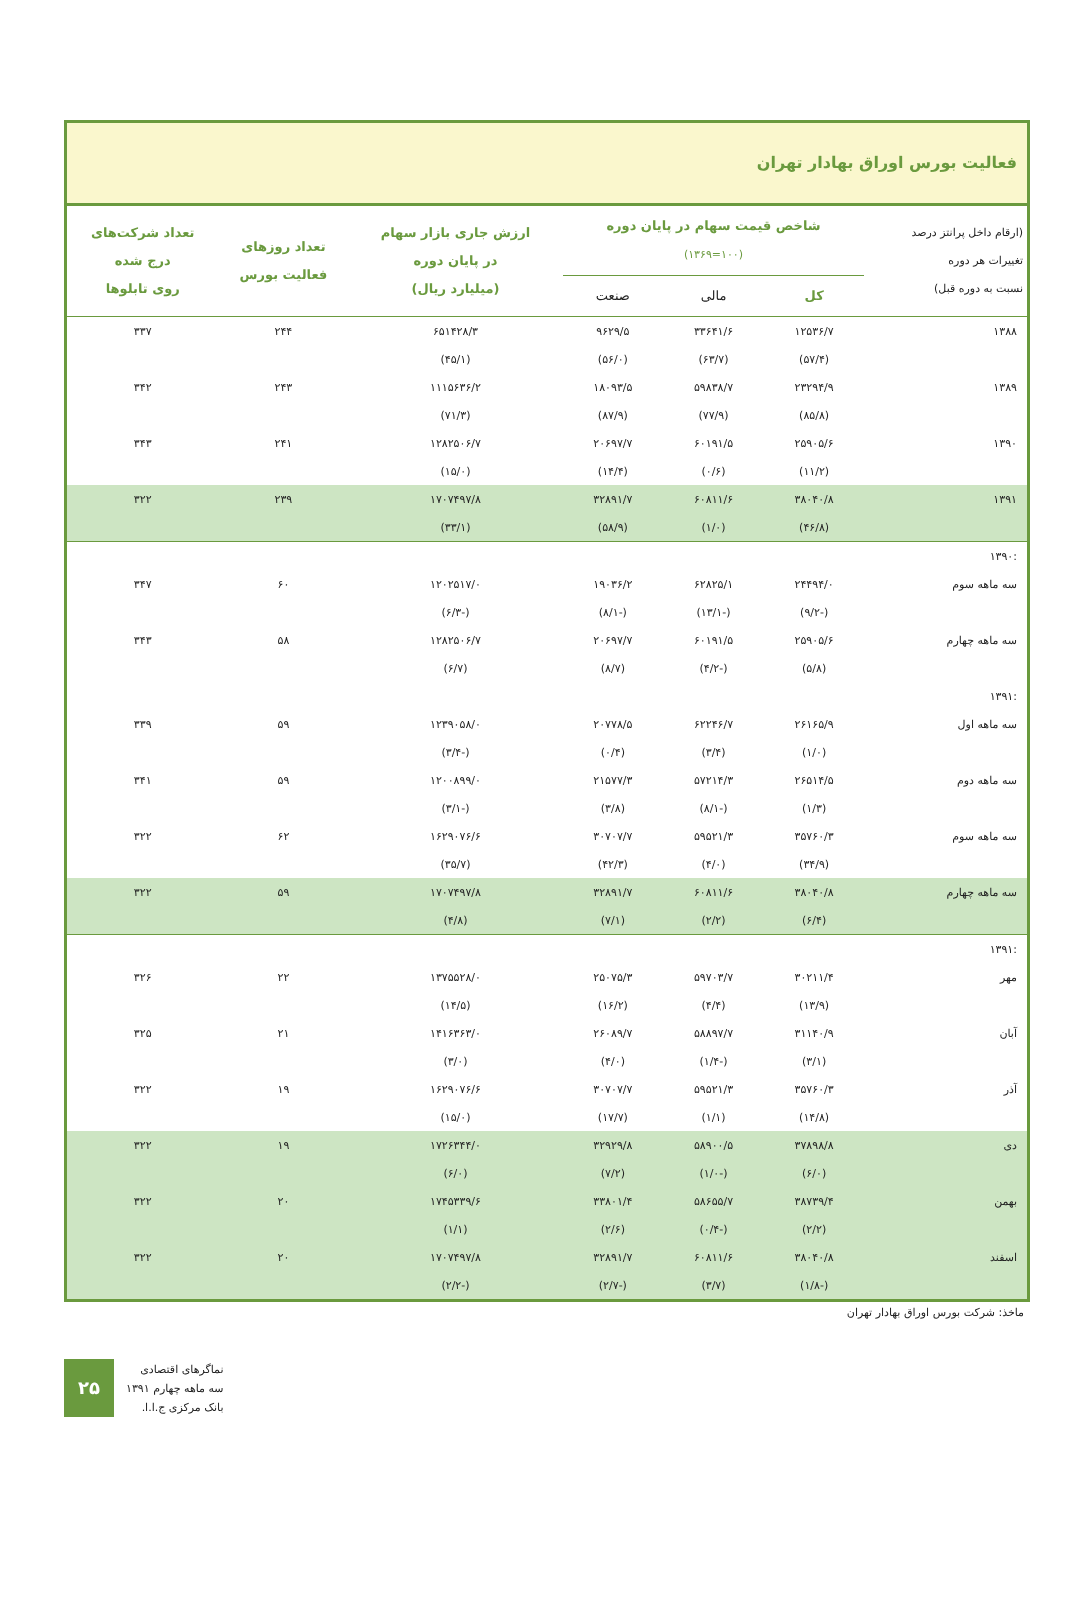فعالیت بورس اوراق بهادار تهران
| (ارقام داخل پرانتز درصد تغییرات هر دوره نسبت به دوره قبل) | شاخص قیمت سهام در پایان دوره (۱۰۰=۱۳۶۹) | | | ارزش جاری بازار سهام در پایان دوره (میلیارد ریال) | تعداد روزهای فعالیت بورس | تعداد شرکت‌های درج شده روی تابلوها |
| --- | --- | --- | --- | --- | --- | --- |
| | کل | مالی | صنعت | | | |
| ۱۳۸۸ | ۱۲۵۳۶/۷ | ۳۳۶۴۱/۶ | ۹۶۲۹/۵ | ۶۵۱۴۲۸/۳ | ۲۴۴ | ۳۳۷ |
| | (۵۷/۴) | (۶۳/۷) | (۵۶/۰) | (۴۵/۱) | | |
| ۱۳۸۹ | ۲۳۲۹۴/۹ | ۵۹۸۳۸/۷ | ۱۸۰۹۳/۵ | ۱۱۱۵۶۳۶/۲ | ۲۴۳ | ۳۴۲ |
| | (۸۵/۸) | (۷۷/۹) | (۸۷/۹) | (۷۱/۳) | | |
| ۱۳۹۰ | ۲۵۹۰۵/۶ | ۶۰۱۹۱/۵ | ۲۰۶۹۷/۷ | ۱۲۸۲۵۰۶/۷ | ۲۴۱ | ۳۴۳ |
| | (۱۱/۲) | (۰/۶) | (۱۴/۴) | (۱۵/۰) | | |
| ۱۳۹۱ | ۳۸۰۴۰/۸ | ۶۰۸۱۱/۶ | ۳۲۸۹۱/۷ | ۱۷۰۷۴۹۷/۸ | ۲۳۹ | ۳۲۲ |
| | (۴۶/۸) | (۱/۰) | (۵۸/۹) | (۳۳/۱) | | |
| :۱۳۹۰ | | | | | | |
| سه ماهه سوم | ۲۴۴۹۴/۰ | ۶۲۸۲۵/۱ | ۱۹۰۳۶/۲ | ۱۲۰۲۵۱۷/۰ | ۶۰ | ۳۴۷ |
| | (-۹/۲) | (-۱۳/۱) | (-۸/۱) | (-۶/۳) | | |
| سه ماهه چهارم | ۲۵۹۰۵/۶ | ۶۰۱۹۱/۵ | ۲۰۶۹۷/۷ | ۱۲۸۲۵۰۶/۷ | ۵۸ | ۳۴۳ |
| | (۵/۸) | (-۴/۲) | (۸/۷) | (۶/۷) | | |
| :۱۳۹۱ | | | | | | |
| سه ماهه اول | ۲۶۱۶۵/۹ | ۶۲۲۴۶/۷ | ۲۰۷۷۸/۵ | ۱۲۳۹۰۵۸/۰ | ۵۹ | ۳۳۹ |
| | (۱/۰) | (۳/۴) | (۰/۴) | (-۳/۴) | | |
| سه ماهه دوم | ۲۶۵۱۴/۵ | ۵۷۲۱۴/۳ | ۲۱۵۷۷/۳ | ۱۲۰۰۸۹۹/۰ | ۵۹ | ۳۴۱ |
| | (۱/۳) | (-۸/۱) | (۳/۸) | (-۳/۱) | | |
| سه ماهه سوم | ۳۵۷۶۰/۳ | ۵۹۵۲۱/۳ | ۳۰۷۰۷/۷ | ۱۶۲۹۰۷۶/۶ | ۶۲ | ۳۲۲ |
| | (۳۴/۹) | (۴/۰) | (۴۲/۳) | (۳۵/۷) | | |
| سه ماهه چهارم | ۳۸۰۴۰/۸ | ۶۰۸۱۱/۶ | ۳۲۸۹۱/۷ | ۱۷۰۷۴۹۷/۸ | ۵۹ | ۳۲۲ |
| | (۶/۴) | (۲/۲) | (۷/۱) | (۴/۸) | | |
| :۱۳۹۱ | | | | | | |
| مهر | ۳۰۲۱۱/۴ | ۵۹۷۰۳/۷ | ۲۵۰۷۵/۳ | ۱۳۷۵۵۲۸/۰ | ۲۲ | ۳۲۶ |
| | (۱۳/۹) | (۴/۴) | (۱۶/۲) | (۱۴/۵) | | |
| آبان | ۳۱۱۴۰/۹ | ۵۸۸۹۷/۷ | ۲۶۰۸۹/۷ | ۱۴۱۶۳۶۳/۰ | ۲۱ | ۳۲۵ |
| | (۳/۱) | (-۱/۴) | (۴/۰) | (۳/۰) | | |
| آذر | ۳۵۷۶۰/۳ | ۵۹۵۲۱/۳ | ۳۰۷۰۷/۷ | ۱۶۲۹۰۷۶/۶ | ۱۹ | ۳۲۲ |
| | (۱۴/۸) | (۱/۱) | (۱۷/۷) | (۱۵/۰) | | |
| دی | ۳۷۸۹۸/۸ | ۵۸۹۰۰/۵ | ۳۲۹۲۹/۸ | ۱۷۲۶۳۴۴/۰ | ۱۹ | ۳۲۲ |
| | (۶/۰) | (-۱/۰) | (۷/۲) | (۶/۰) | | |
| بهمن | ۳۸۷۳۹/۴ | ۵۸۶۵۵/۷ | ۳۳۸۰۱/۴ | ۱۷۴۵۳۳۹/۶ | ۲۰ | ۳۲۲ |
| | (۲/۲) | (-۰/۴) | (۲/۶) | (۱/۱) | | |
| اسفند | ۳۸۰۴۰/۸ | ۶۰۸۱۱/۶ | ۳۲۸۹۱/۷ | ۱۷۰۷۴۹۷/۸ | ۲۰ | ۳۲۲ |
| | (-۱/۸) | (۳/۷) | (-۲/۷) | (-۲/۲) | | |
ماخذ: شرکت بورس اوراق بهادار تهران
۲۵
نماگرهای اقتصادی
سه ماهه چهارم ۱۳۹۱
بانک مرکزی ج.ا.ا.